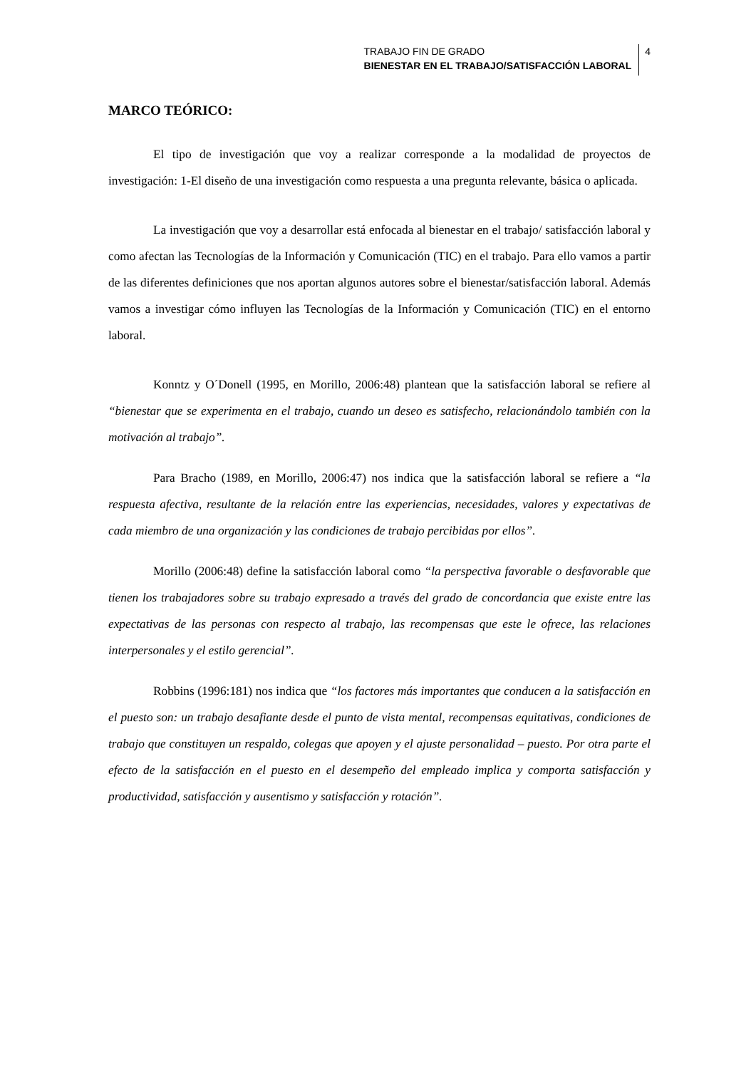TRABAJO FIN DE GRADO
BIENESTAR EN EL TRABAJO/SATISFACCIÓN LABORAL
4
MARCO TEÓRICO:
El tipo de investigación que voy a realizar corresponde a la modalidad de proyectos de investigación: 1-El diseño de una investigación como respuesta a una pregunta relevante, básica o aplicada.
La investigación que voy a desarrollar está enfocada al bienestar en el trabajo/ satisfacción laboral y como afectan las Tecnologías de la Información y Comunicación (TIC) en el trabajo. Para ello vamos a partir de las diferentes definiciones que nos aportan algunos autores sobre el bienestar/satisfacción laboral. Además vamos a investigar cómo influyen las Tecnologías de la Información y Comunicación (TIC) en el entorno laboral.
Konntz y O´Donell (1995, en Morillo, 2006:48) plantean que la satisfacción laboral se refiere al “bienestar que se experimenta en el trabajo, cuando un deseo es satisfecho, relacionándolo también con la motivación al trabajo”.
Para Bracho (1989, en Morillo, 2006:47) nos indica que la satisfacción laboral se refiere a “la respuesta afectiva, resultante de la relación entre las experiencias, necesidades, valores y expectativas de cada miembro de una organización y las condiciones de trabajo percibidas por ellos”.
Morillo (2006:48) define la satisfacción laboral como “la perspectiva favorable o desfavorable que tienen los trabajadores sobre su trabajo expresado a través del grado de concordancia que existe entre las expectativas de las personas con respecto al trabajo, las recompensas que este le ofrece, las relaciones interpersonales y el estilo gerencial”.
Robbins (1996:181) nos indica que “los factores más importantes que conducen a la satisfacción en el puesto son: un trabajo desafiante desde el punto de vista mental, recompensas equitativas, condiciones de trabajo que constituyen un respaldo, colegas que apoyen y el ajuste personalidad – puesto. Por otra parte el efecto de la satisfacción en el puesto en el desempeño del empleado implica y comporta satisfacción y productividad, satisfacción y ausentismo y satisfacción y rotación”.